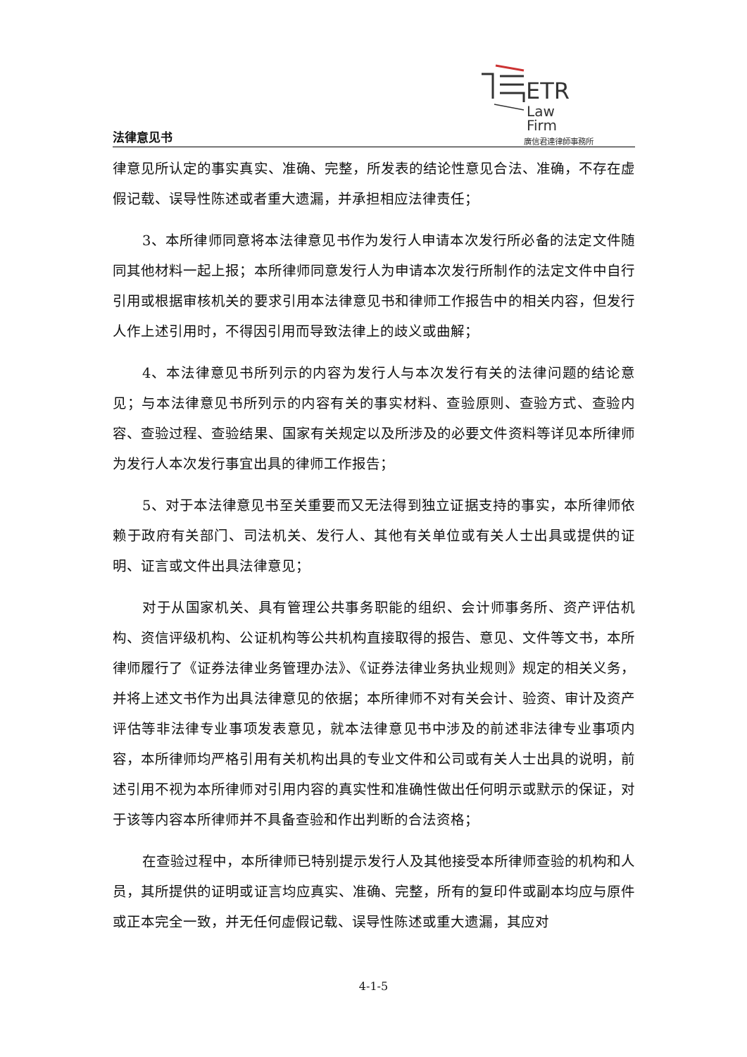法律意见书
ETR
Law
Firm
廣信君達律師事務所
律意见所认定的事实真实、准确、完整，所发表的结论性意见合法、准确，不存在虚假记载、误导性陈述或者重大遗漏，并承担相应法律责任；
3、本所律师同意将本法律意见书作为发行人申请本次发行所必备的法定文件随同其他材料一起上报；本所律师同意发行人为申请本次发行所制作的法定文件中自行引用或根据审核机关的要求引用本法律意见书和律师工作报告中的相关内容，但发行人作上述引用时，不得因引用而导致法律上的歧义或曲解；
4、本法律意见书所列示的内容为发行人与本次发行有关的法律问题的结论意见；与本法律意见书所列示的内容有关的事实材料、查验原则、查验方式、查验内容、查验过程、查验结果、国家有关规定以及所涉及的必要文件资料等详见本所律师为发行人本次发行事宜出具的律师工作报告；
5、对于本法律意见书至关重要而又无法得到独立证据支持的事实，本所律师依赖于政府有关部门、司法机关、发行人、其他有关单位或有关人士出具或提供的证明、证言或文件出具法律意见；
对于从国家机关、具有管理公共事务职能的组织、会计师事务所、资产评估机构、资信评级机构、公证机构等公共机构直接取得的报告、意见、文件等文书，本所律师履行了《证券法律业务管理办法》、《证券法律业务执业规则》规定的相关义务，并将上述文书作为出具法律意见的依据；本所律师不对有关会计、验资、审计及资产评估等非法律专业事项发表意见，就本法律意见书中涉及的前述非法律专业事项内容，本所律师均严格引用有关机构出具的专业文件和公司或有关人士出具的说明，前述引用不视为本所律师对引用内容的真实性和准确性做出任何明示或默示的保证，对于该等内容本所律师并不具备查验和作出判断的合法资格；
在查验过程中，本所律师已特别提示发行人及其他接受本所律师查验的机构和人员，其所提供的证明或证言均应真实、准确、完整，所有的复印件或副本均应与原件或正本完全一致，并无任何虚假记载、误导性陈述或重大遗漏，其应对
4-1-5